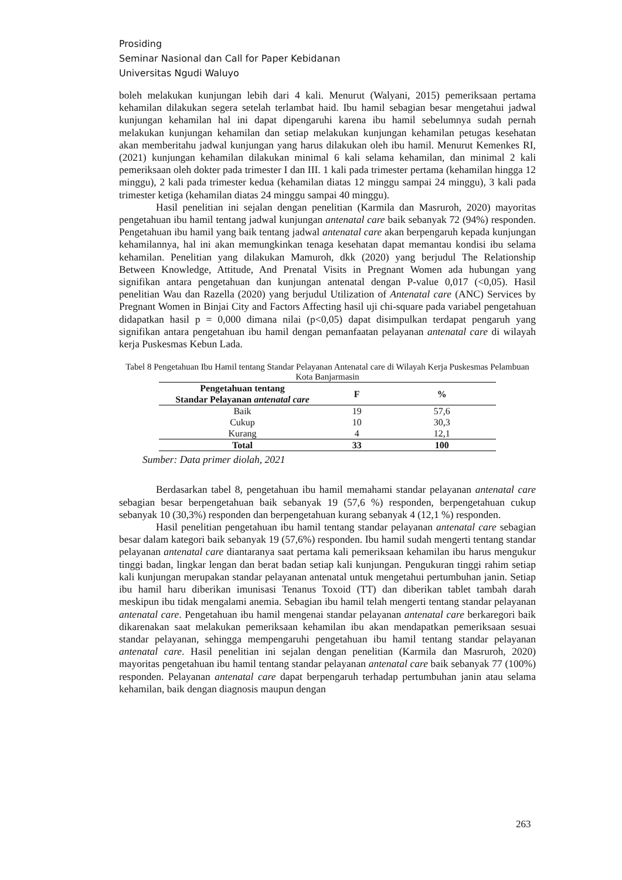Prosiding
Seminar Nasional dan Call for Paper Kebidanan
Universitas Ngudi Waluyo
boleh melakukan kunjungan lebih dari 4 kali. Menurut (Walyani, 2015) pemeriksaan pertama kehamilan dilakukan segera setelah terlambat haid. Ibu hamil sebagian besar mengetahui jadwal kunjungan kehamilan hal ini dapat dipengaruhi karena ibu hamil sebelumnya sudah pernah melakukan kunjungan kehamilan dan setiap melakukan kunjungan kehamilan petugas kesehatan akan memberitahu jadwal kunjungan yang harus dilakukan oleh ibu hamil. Menurut Kemenkes RI, (2021) kunjungan kehamilan dilakukan minimal 6 kali selama kehamilan, dan minimal 2 kali pemeriksaan oleh dokter pada trimester I dan III. 1 kali pada trimester pertama (kehamilan hingga 12 minggu), 2 kali pada trimester kedua (kehamilan diatas 12 minggu sampai 24 minggu), 3 kali pada trimester ketiga (kehamilan diatas 24 minggu sampai 40 minggu).
Hasil penelitian ini sejalan dengan penelitian (Karmila dan Masruroh, 2020) mayoritas pengetahuan ibu hamil tentang jadwal kunjungan antenatal care baik sebanyak 72 (94%) responden. Pengetahuan ibu hamil yang baik tentang jadwal antenatal care akan berpengaruh kepada kunjungan kehamilannya, hal ini akan memungkinkan tenaga kesehatan dapat memantau kondisi ibu selama kehamilan. Penelitian yang dilakukan Mamuroh, dkk (2020) yang berjudul The Relationship Between Knowledge, Attitude, And Prenatal Visits in Pregnant Women ada hubungan yang signifikan antara pengetahuan dan kunjungan antenatal dengan P-value 0,017 (<0,05). Hasil penelitian Wau dan Razella (2020) yang berjudul Utilization of Antenatal care (ANC) Services by Pregnant Women in Binjai City and Factors Affecting hasil uji chi-square pada variabel pengetahuan didapatkan hasil p = 0,000 dimana nilai (p<0,05) dapat disimpulkan terdapat pengaruh yang signifikan antara pengetahuan ibu hamil dengan pemanfaatan pelayanan antenatal care di wilayah kerja Puskesmas Kebun Lada.
Tabel 8 Pengetahuan Ibu Hamil tentang Standar Pelayanan Antenatal care di Wilayah Kerja Puskesmas Pelambuan Kota Banjarmasin
| Pengetahuan tentang Standar Pelayanan antenatal care | F | % |
| --- | --- | --- |
| Baik | 19 | 57,6 |
| Cukup | 10 | 30,3 |
| Kurang | 4 | 12,1 |
| Total | 33 | 100 |
Sumber: Data primer diolah, 2021
Berdasarkan tabel 8, pengetahuan ibu hamil memahami standar pelayanan antenatal care sebagian besar berpengetahuan baik sebanyak 19 (57,6 %) responden, berpengetahuan cukup sebanyak 10 (30,3%) responden dan berpengetahuan kurang sebanyak 4 (12,1 %) responden.
Hasil penelitian pengetahuan ibu hamil tentang standar pelayanan antenatal care sebagian besar dalam kategori baik sebanyak 19 (57,6%) responden. Ibu hamil sudah mengerti tentang standar pelayanan antenatal care diantaranya saat pertama kali pemeriksaan kehamilan ibu harus mengukur tinggi badan, lingkar lengan dan berat badan setiap kali kunjungan. Pengukuran tinggi rahim setiap kali kunjungan merupakan standar pelayanan antenatal untuk mengetahui pertumbuhan janin. Setiap ibu hamil haru diberikan imunisasi Tenanus Toxoid (TT) dan diberikan tablet tambah darah meskipun ibu tidak mengalami anemia. Sebagian ibu hamil telah mengerti tentang standar pelayanan antenatal care. Pengetahuan ibu hamil mengenai standar pelayanan antenatal care berkaregori baik dikarenakan saat melakukan pemeriksaan kehamilan ibu akan mendapatkan pemeriksaan sesuai standar pelayanan, sehingga mempengaruhi pengetahuan ibu hamil tentang standar pelayanan antenatal care. Hasil penelitian ini sejalan dengan penelitian (Karmila dan Masruroh, 2020) mayoritas pengetahuan ibu hamil tentang standar pelayanan antenatal care baik sebanyak 77 (100%) responden. Pelayanan antenatal care dapat berpengaruh terhadap pertumbuhan janin atau selama kehamilan, baik dengan diagnosis maupun dengan
263